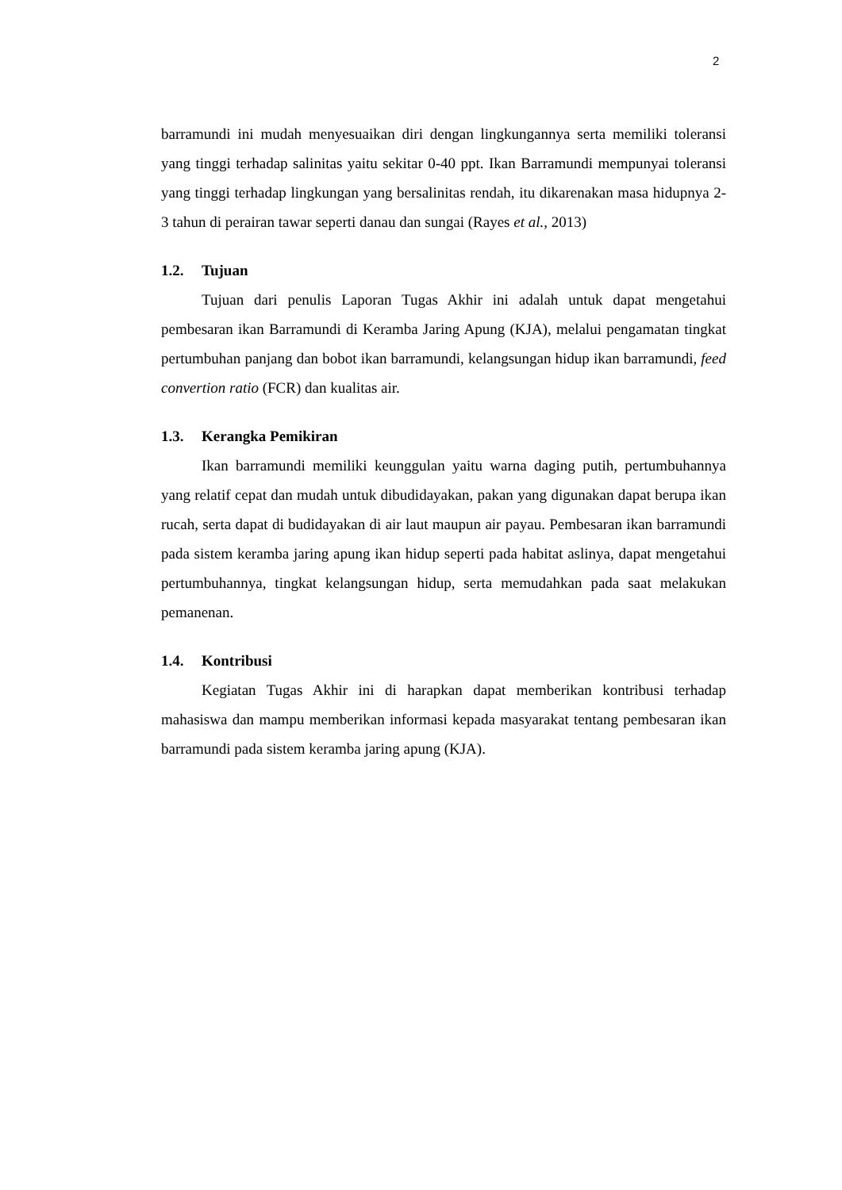2
barramundi ini mudah menyesuaikan diri dengan lingkungannya serta memiliki toleransi yang tinggi terhadap salinitas yaitu sekitar 0-40 ppt. Ikan Barramundi mempunyai toleransi yang tinggi terhadap lingkungan yang bersalinitas rendah, itu dikarenakan masa hidupnya 2-3 tahun di perairan tawar seperti danau dan sungai (Rayes et al., 2013)
1.2. Tujuan
Tujuan dari penulis Laporan Tugas Akhir ini adalah untuk dapat mengetahui pembesaran ikan Barramundi di Keramba Jaring Apung (KJA), melalui pengamatan tingkat pertumbuhan panjang dan bobot ikan barramundi, kelangsungan hidup ikan barramundi, feed convertion ratio (FCR) dan kualitas air.
1.3. Kerangka Pemikiran
Ikan barramundi memiliki keunggulan yaitu warna daging putih, pertumbuhannya yang relatif cepat dan mudah untuk dibudidayakan, pakan yang digunakan dapat berupa ikan rucah, serta dapat di budidayakan di air laut maupun air payau. Pembesaran ikan barramundi pada sistem keramba jaring apung ikan hidup seperti pada habitat aslinya, dapat mengetahui pertumbuhannya, tingkat kelangsungan hidup, serta memudahkan pada saat melakukan pemanenan.
1.4. Kontribusi
Kegiatan Tugas Akhir ini di harapkan dapat memberikan kontribusi terhadap mahasiswa dan mampu memberikan informasi kepada masyarakat tentang pembesaran ikan barramundi pada sistem keramba jaring apung (KJA).